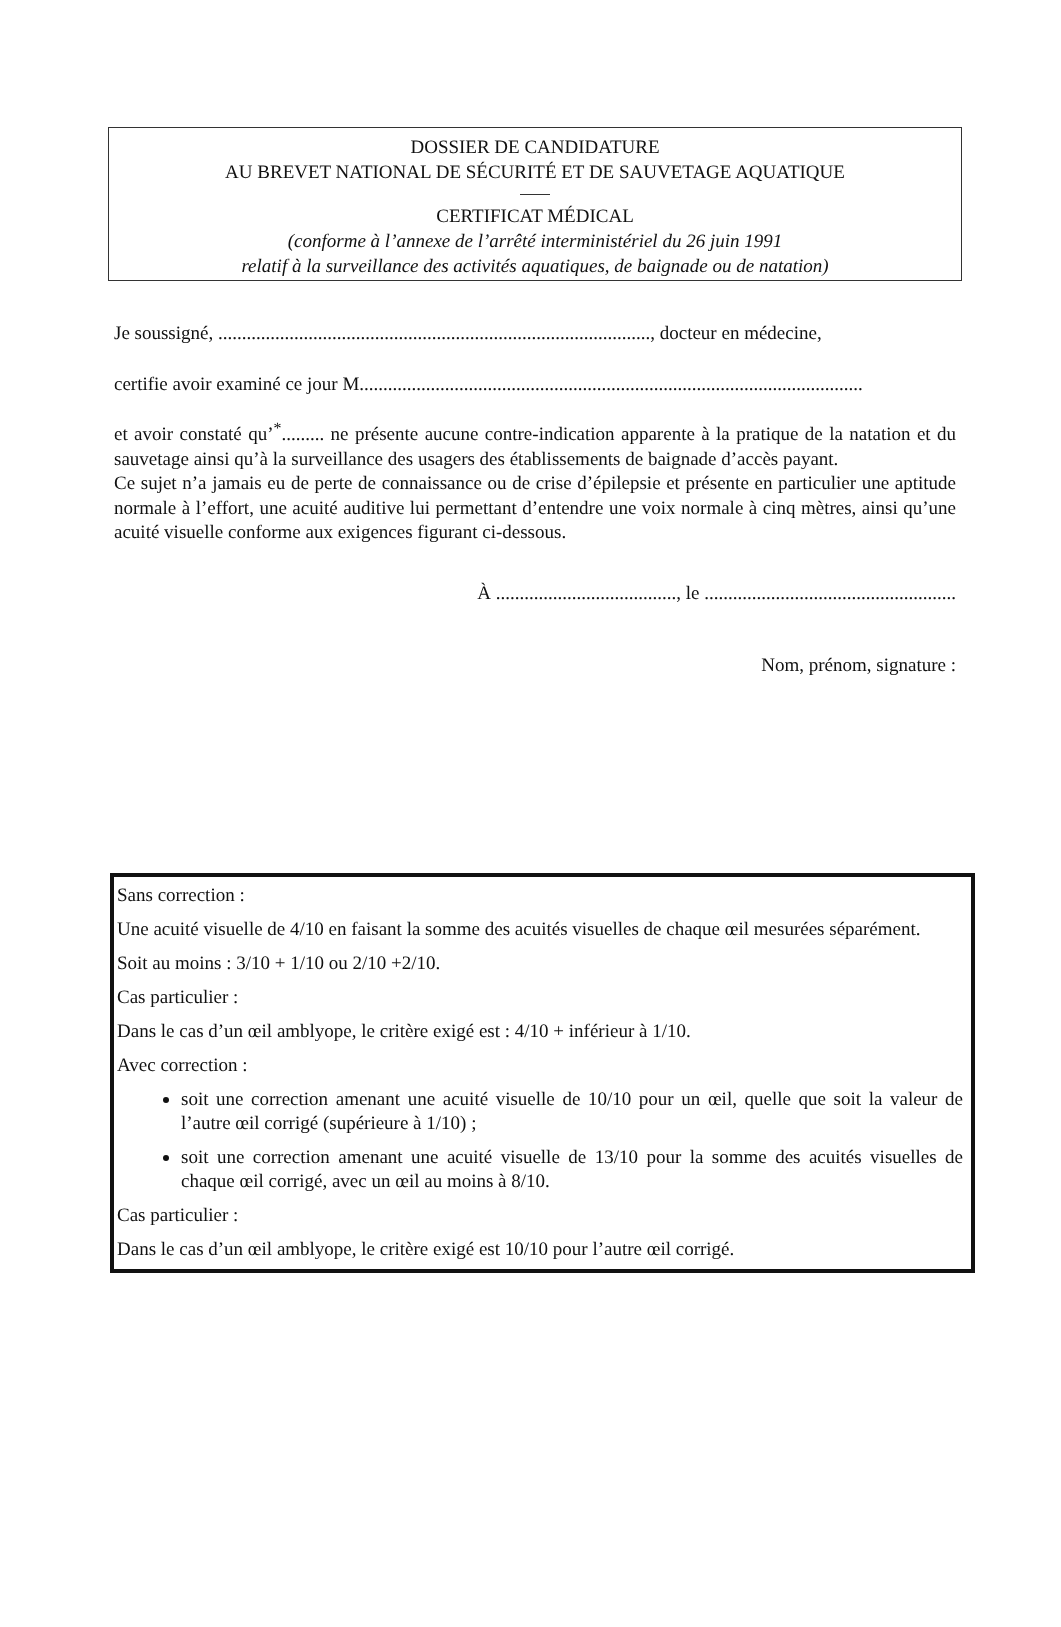DOSSIER DE CANDIDATURE
AU BREVET NATIONAL DE SÉCURITÉ ET DE SAUVETAGE AQUATIQUE
CERTIFICAT MÉDICAL
(conforme à l’annexe de l’arrêté interministériel du 26 juin 1991
relatif à la surveillance des activités aquatiques, de baignade ou de natation)
Je soussigné, ..........................................................................................., docteur en médecine,
certifie avoir examiné ce jour M..........................................................................................................
et avoir constaté qu’<sup>*</sup>......... ne présente aucune contre-indication apparente à la pratique de la natation et du sauvetage ainsi qu’à la surveillance des usagers des établissements de baignade d’accès payant.
Ce sujet n’a jamais eu de perte de connaissance ou de crise d’épilepsie et présente en particulier une aptitude normale à l’effort, une acuité auditive lui permettant d’entendre une voix normale à cinq mètres, ainsi qu’une acuité visuelle conforme aux exigences figurant ci-dessous.
À ......................................, le .....................................................
Nom, prénom, signature :
Sans correction :
Une acuité visuelle de 4/10 en faisant la somme des acuités visuelles de chaque œil mesurées séparément.
Soit au moins : 3/10 + 1/10 ou 2/10 +2/10.
Cas particulier :
Dans le cas d’un œil amblyope, le critère exigé est : 4/10 + inférieur à 1/10.
Avec correction :
soit une correction amenant une acuité visuelle de 10/10 pour un œil, quelle que soit la valeur de l’autre œil corrigé (supérieure à 1/10) ;
soit une correction amenant une acuité visuelle de 13/10 pour la somme des acuités visuelles de chaque œil corrigé, avec un œil au moins à 8/10.
Cas particulier :
Dans le cas d’un œil amblyope, le critère exigé est 10/10 pour l’autre œil corrigé.